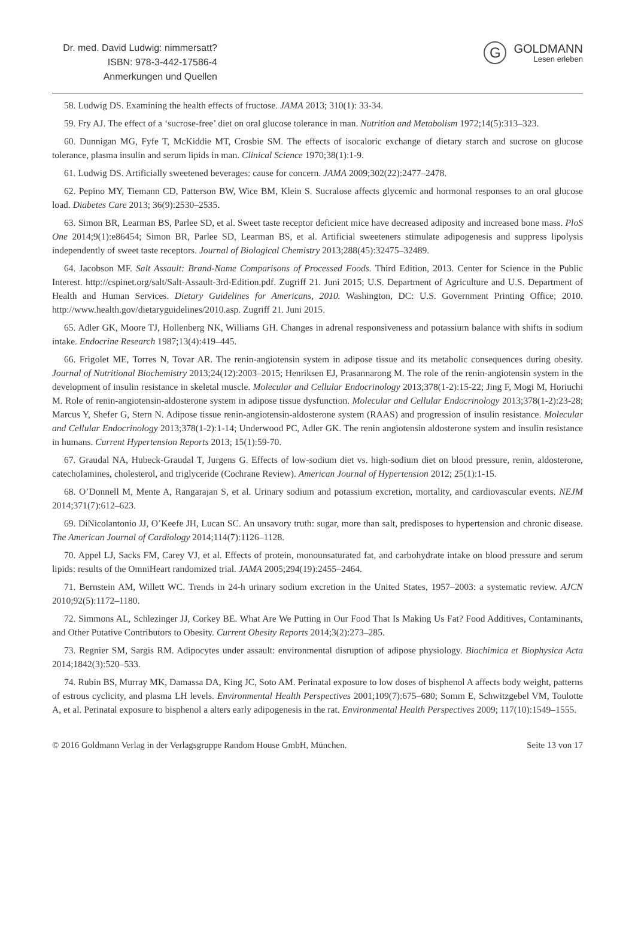Dr. med. David Ludwig: nimmersatt?
ISBN: 978-3-442-17586-4
Anmerkungen und Quellen
G
GOLDMANN
Lesen erleben
58. Ludwig DS. Examining the health effects of fructose. JAMA 2013; 310(1): 33-34.
59. Fry AJ. The effect of a ‘sucrose-free’ diet on oral glucose tolerance in man. Nutrition and Metabolism 1972;14(5):313–323.
60. Dunnigan MG, Fyfe T, McKiddie MT, Crosbie SM. The effects of isocaloric exchange of dietary starch and sucrose on glucose tolerance, plasma insulin and serum lipids in man. Clinical Science 1970;38(1):1-9.
61. Ludwig DS. Artificially sweetened beverages: cause for concern. JAMA 2009;302(22):2477–2478.
62. Pepino MY, Tiemann CD, Patterson BW, Wice BM, Klein S. Sucralose affects glycemic and hormonal responses to an oral glucose load. Diabetes Care 2013; 36(9):2530–2535.
63. Simon BR, Learman BS, Parlee SD, et al. Sweet taste receptor deficient mice have decreased adiposity and increased bone mass. PloS One 2014;9(1):e86454; Simon BR, Parlee SD, Learman BS, et al. Artificial sweeteners stimulate adipogenesis and suppress lipolysis independently of sweet taste receptors. Journal of Biological Chemistry 2013;288(45):32475–32489.
64. Jacobson MF. Salt Assault: Brand-Name Comparisons of Processed Foods. Third Edition, 2013. Center for Science in the Public Interest. http://cspinet.org/salt/Salt-Assault-3rd-Edition.pdf. Zugriff 21. Juni 2015; U.S. Department of Agriculture and U.S. Department of Health and Human Services. Dietary Guidelines for Americans, 2010. Washington, DC: U.S. Government Printing Office; 2010. http://www.health.gov/dietaryguidelines/2010.asp. Zugriff 21. Juni 2015.
65. Adler GK, Moore TJ, Hollenberg NK, Williams GH. Changes in adrenal responsiveness and potassium balance with shifts in sodium intake. Endocrine Research 1987;13(4):419–445.
66. Frigolet ME, Torres N, Tovar AR. The renin-angiotensin system in adipose tissue and its metabolic consequences during obesity. Journal of Nutritional Biochemistry 2013;24(12):2003–2015; Henriksen EJ, Prasannarong M. The role of the renin-angiotensin system in the development of insulin resistance in skeletal muscle. Molecular and Cellular Endocrinology 2013;378(1-2):15-22; Jing F, Mogi M, Horiuchi M. Role of renin-angiotensin-aldosterone system in adipose tissue dysfunction. Molecular and Cellular Endocrinology 2013;378(1-2):23-28; Marcus Y, Shefer G, Stern N. Adipose tissue renin-angiotensin-aldosterone system (RAAS) and progression of insulin resistance. Molecular and Cellular Endocrinology 2013;378(1-2):1-14; Underwood PC, Adler GK. The renin angiotensin aldosterone system and insulin resistance in humans. Current Hypertension Reports 2013; 15(1):59-70.
67. Graudal NA, Hubeck-Graudal T, Jurgens G. Effects of low-sodium diet vs. high-sodium diet on blood pressure, renin, aldosterone, catecholamines, cholesterol, and triglyceride (Cochrane Review). American Journal of Hypertension 2012; 25(1):1-15.
68. O’Donnell M, Mente A, Rangarajan S, et al. Urinary sodium and potassium excretion, mortality, and cardiovascular events. NEJM 2014;371(7):612–623.
69. DiNicolantonio JJ, O’Keefe JH, Lucan SC. An unsavory truth: sugar, more than salt, predisposes to hypertension and chronic disease. The American Journal of Cardiology 2014;114(7):1126–1128.
70. Appel LJ, Sacks FM, Carey VJ, et al. Effects of protein, monounsaturated fat, and carbohydrate intake on blood pressure and serum lipids: results of the OmniHeart randomized trial. JAMA 2005;294(19):2455–2464.
71. Bernstein AM, Willett WC. Trends in 24-h urinary sodium excretion in the United States, 1957–2003: a systematic review. AJCN 2010;92(5):1172–1180.
72. Simmons AL, Schlezinger JJ, Corkey BE. What Are We Putting in Our Food That Is Making Us Fat? Food Additives, Contaminants, and Other Putative Contributors to Obesity. Current Obesity Reports 2014;3(2):273–285.
73. Regnier SM, Sargis RM. Adipocytes under assault: environmental disruption of adipose physiology. Biochimica et Biophysica Acta 2014;1842(3):520–533.
74. Rubin BS, Murray MK, Damassa DA, King JC, Soto AM. Perinatal exposure to low doses of bisphenol A affects body weight, patterns of estrous cyclicity, and plasma LH levels. Environmental Health Perspectives 2001;109(7):675–680; Somm E, Schwitzgebel VM, Toulotte A, et al. Perinatal exposure to bisphenol a alters early adipogenesis in the rat. Environmental Health Perspectives 2009; 117(10):1549–1555.
© 2016 Goldmann Verlag in der Verlagsgruppe Random House GmbH, München. Seite 13 von 17